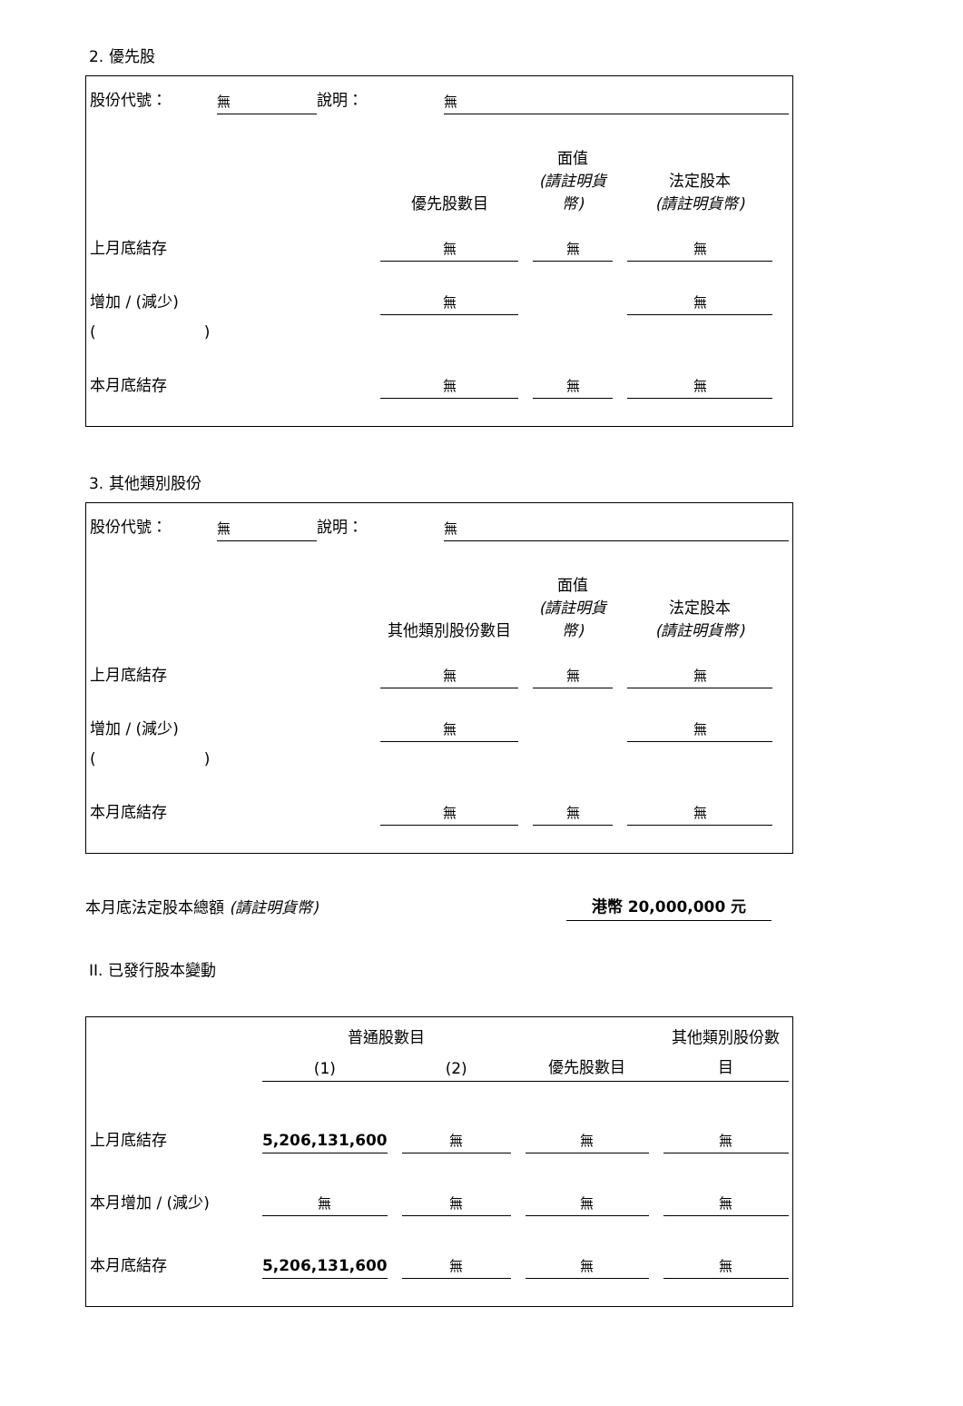2. 優先股
| 股份代號： | 無 | 說明： | 無 |
| | 優先股數目 | | 面值 (請註明貨幣) | | 法定股本 (請註明貨幣) | |
| --- | --- | --- | --- | --- | --- | --- |
| 上月底結存 | 無 | | 無 | | 無 | |
| 增加 / (減少) | 無 | | | | 無 | |
| ( ) | | | | | | |
| 本月底結存 | 無 | | 無 | | 無 | |
3. 其他類別股份
| 股份代號： | 無 | 說明： | 無 |
| | 其他類別股份數目 | | 面值 (請註明貨幣) | | 法定股本 (請註明貨幣) | |
| --- | --- | --- | --- | --- | --- | --- |
| 上月底結存 | 無 | | 無 | | 無 | |
| 增加 / (減少) | 無 | | | | 無 | |
| ( ) | | | | | | |
| 本月底結存 | 無 | | 無 | | 無 | |
| 本月底法定股本總額 (請註明貨幣) | 港幣 20,000,000 元 | |
II. 已發行股本變動
| | 普通股數目 | | | | | | 其他類別股份數 |
| --- | --- | --- | --- | --- | --- | --- | --- |
| | (1) | | (2) | | 優先股數目 | | 目 |
| 上月底結存 | 5,206,131,600 | | 無 | | 無 | | 無 |
| 本月增加 / (減少) | 無 | | 無 | | 無 | | 無 |
| 本月底結存 | 5,206,131,600 | | 無 | | 無 | | 無 |